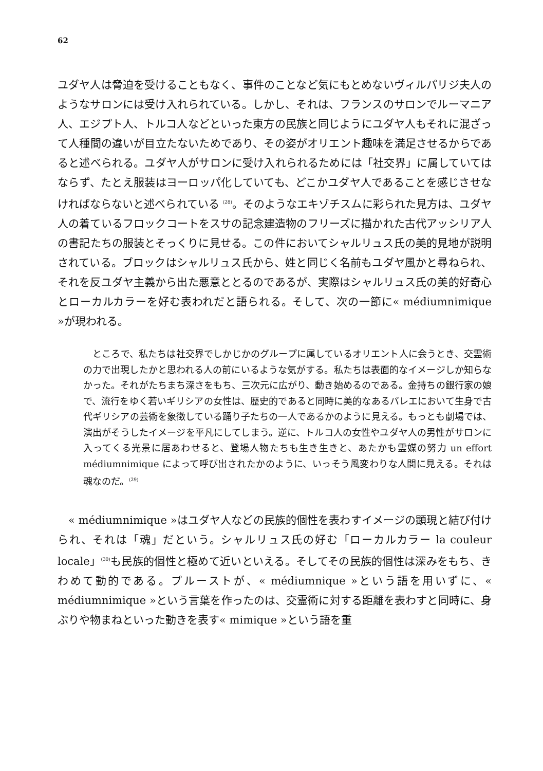62
ユダヤ人は脅迫を受けることもなく、事件のことなど気にもとめないヴィルパリジ夫人のようなサロンには受け入れられている。しかし、それは、フランスのサロンでルーマニア人、エジプト人、トルコ人などといった東方の民族と同じようにユダヤ人もそれに混ざって人種間の違いが目立たないためであり、その姿がオリエント趣味を満足させるからであると述べられる。ユダヤ人がサロンに受け入れられるためには「社交界」に属していてはならず、たとえ服装はヨーロッパ化していても、どこかユダヤ人であることを感じさせなければならないと述べられている <sup>(28)</sup>。そのようなエキゾチスムに彩られた見方は、ユダヤ人の着ているフロックコートをスサの記念建造物のフリーズに描かれた古代アッシリア人の書記たちの服装とそっくりに見せる。この件においてシャルリュス氏の美的見地が説明されている。ブロックはシャルリュス氏から、姓と同じく名前もユダヤ風かと尋ねられ、それを反ユダヤ主義から出た悪意ととるのであるが、実際はシャルリュス氏の美的好奇心とローカルカラーを好む表われだと語られる。そして、次の一節に« médiumnimique »が現われる。
　ところで、私たちは社交界でしかじかのグループに属しているオリエント人に会うとき、交霊術の力で出現したかと思われる人の前にいるような気がする。私たちは表面的なイメージしか知らなかった。それがたちまち深さをもち、三次元に広がり、動き始めるのである。金持ちの銀行家の娘で、流行をゆく若いギリシアの女性は、歴史的であると同時に美的なあるバレエにおいて生身で古代ギリシアの芸術を象徴している踊り子たちの一人であるかのように見える。もっとも劇場では、演出がそうしたイメージを平凡にしてしまう。逆に、トルコ人の女性やユダヤ人の男性がサロンに入ってくる光景に居あわせると、登場人物たちも生き生きと、あたかも霊媒の努力 un effort médiumnimique によって呼び出されたかのように、いっそう風変わりな人間に見える。それは魂なのだ。<sup>(29)</sup>
　« médiumnimique »はユダヤ人などの民族的個性を表わすイメージの顕現と結び付けられ、それは「魂」だという。シャルリュス氏の好む「ローカルカラー la couleur locale」<sup>(30)</sup>も民族的個性と極めて近いといえる。そしてその民族的個性は深みをもち、きわめて動的である。プルーストが、« médiumnique »という語を用いずに、« médiumnimique »という言葉を作ったのは、交霊術に対する距離を表わすと同時に、身ぶりや物まねといった動きを表す« mimique »という語を重